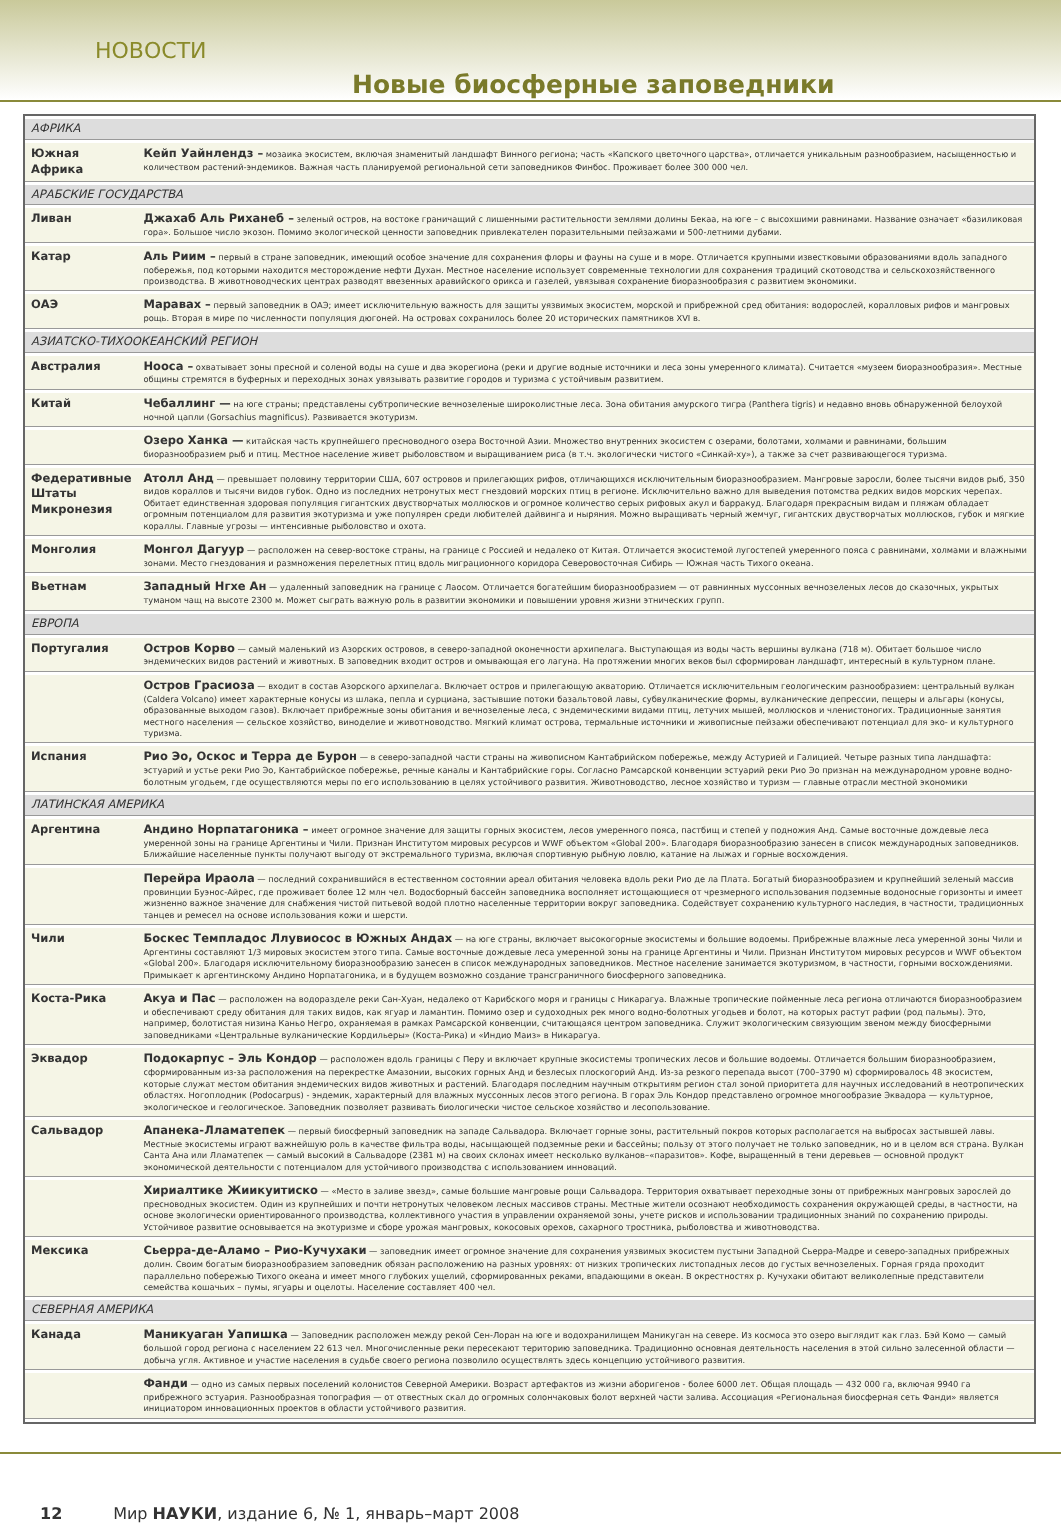НОВОСТИ
Новые биосферные заповедники
| АФРИКА | |
| --- | --- |
| Южная Африка | Кейп Уайнлендз – мозаика экосистем, включая знаменитый ландшафт Винного региона; часть «Капского цветочного царства», отличается уникальным разнообразием, насыщенностью и количеством растений-эндемиков. Важная часть планируемой региональной сети заповедников Финбос. Проживает более 300 000 чел. |
| АРАБСКИЕ ГОСУДАРСТВА | |
| Ливан | Джахаб Аль Риханеб – зеленый остров, на востоке граничащий с лишенными растительности землями долины Бекаа, на юге – с высохшими равнинами. Название означает «базиликовая гора». Большое число экозон. Помимо экологической ценности заповедник привлекателен поразительными пейзажами и 500-летними дубами. |
| Катар | Аль Риим – первый в стране заповедник, имеющий особое значение для сохранения флоры и фауны на суше и в море. Отличается крупными известковыми образованиями вдоль западного побережья, под которыми находится месторождение нефти Духан. Местное население использует современные технологии для сохранения традиций скотоводства и сельскохозяйственного производства. В животноводческих центрах разводят ввезенных аравийского орикса и газелей, увязывая сохранение биоразнообразия с развитием экономики. |
| ОАЭ | Маравах – первый заповедник в ОАЭ; имеет исключительную важность для защиты уязвимых экосистем, морской и прибрежной сред обитания: водорослей, коралловых рифов и мангровых рощь. Вторая в мире по численности популяция дюгоней. На островах сохранилось более 20 исторических памятников XVI в. |
| АЗИАТСКО-ТИХООКЕАНСКИЙ РЕГИОН | |
| Австралия | Нооса – охватывает зоны пресной и соленой воды на суше и два экорегиона (реки и другие водные источники и леса зоны умеренного климата). Считается «музеем биоразнообразия». Местные общины стремятся в буферных и переходных зонах увязывать развитие городов и туризма с устойчивым развитием. |
| Китай | Чебаллинг — на юге страны; представлены субтропические вечнозеленые широколистные леса. Зона обитания амурского тигра (Panthera tigris) и недавно вновь обнаруженной белоухой ночной цапли (Gorsachius magnificus). Развивается экотуризм. |
| | Озеро Ханка — китайская часть крупнейшего пресноводного озера Восточной Азии. Множество внутренних экосистем с озерами, болотами, холмами и равнинами, большим биоразнообразием рыб и птиц. Местное население живет рыболовством и выращиванием риса (в т.ч. экологически чистого «Синкай-ху»), а также за счет развивающегося туризма. |
| Федеративные Штаты Микронезия | Атолл Анд — превышает половину территории США, 607 островов и прилегающих рифов, отличающихся исключительным биоразнообразием. Мангровые заросли, более тысячи видов рыб, 350 видов кораллов и тысячи видов губок. Одно из последних нетронутых мест гнездовий морских птиц в регионе. Исключительно важно для выведения потомства редких видов морских черепах. Обитает единственная здоровая популяция гигантских двустворчатых моллюсков и огромное количество серых рифовых акул и барракуд. Благодаря прекрасным видам и пляжам обладает огромным потенциалом для развития экотуризма и уже популярен среди любителей дайвинга и ныряния. Можно выращивать черный жемчуг, гигантских двустворчатых моллюсков, губок и мягкие кораллы. Главные угрозы — интенсивные рыболовство и охота. |
| Монголия | Монгол Дагуур — расположен на север-востоке страны, на границе с Россией и недалеко от Китая. Отличается экосистемой лугостепей умеренного пояса с равнинами, холмами и влажными зонами. Место гнездования и размножения перелетных птиц вдоль миграционного коридора Северовосточная Сибирь — Южная часть Тихого океана. |
| Вьетнам | Западный Нгхе Ан — удаленный заповедник на границе с Лаосом. Отличается богатейшим биоразнообразием — от равнинных муссонных вечнозеленых лесов до сказочных, укрытых туманом чащ на высоте 2300 м. Может сыграть важную роль в развитии экономики и повышении уровня жизни этнических групп. |
| ЕВРОПА | |
| Португалия | Остров Корво — самый маленький из Азорских островов, в северо-западной оконечности архипелага. Выступающая из воды часть вершины вулкана (718 м). Обитает большое число эндемических видов растений и животных. В заповедник входит остров и омывающая его лагуна. На протяжении многих веков был сформирован ландшафт, интересный в культурном плане. |
| | Остров Грасиоза — входит в состав Азорского архипелага. Включает остров и прилегающую акваторию. Отличается исключительным геологическим разнообразием: центральный вулкан (Caldera Volcano) имеет характерные конусы из шлака, пепла и сурциана, застывшие потоки базальтовой лавы, субвулканические формы, вулканические депрессии, пещеры и альгары (конусы, образованные выходом газов). Включает прибрежные зоны обитания и вечнозеленые леса, с эндемическими видами птиц, летучих мышей, моллюсков и членистоногих. Традиционные занятия местного населения — сельское хозяйство, виноделие и животноводство. Мягкий климат острова, термальные источники и живописные пейзажи обеспечивают потенциал для эко- и культурного туризма. |
| Испания | Рио Эо, Оскос и Терра де Бурон — в северо-западной части страны на живописном Кантабрийском побережье, между Астурией и Галицией. Четыре разных типа ландшафта: эстуарий и устье реки Рио Эо, Кантабрийское побережье, речные каналы и Кантабрийские горы. Согласно Рамсарской конвенции эстуарий реки Рио Эо признан на международном уровне водно-болотным угодьем, где осуществляются меры по его использованию в целях устойчивого развития. Животноводство, лесное хозяйство и туризм — главные отрасли местной экономики |
| ЛАТИНСКАЯ АМЕРИКА | |
| Аргентина | Андино Норпатагоника – имеет огромное значение для защиты горных экосистем, лесов умеренного пояса, пастбищ и степей у подножия Анд. Самые восточные дождевые леса умеренной зоны на границе Аргентины и Чили. Признан Институтом мировых ресурсов и WWF объектом «Global 200». Благодаря биоразнообразию занесен в список международных заповедников. Ближайшие населенные пункты получают выгоду от экстремального туризма, включая спортивную рыбную ловлю, катание на лыжах и горные восхождения. |
| | Перейра Ираола — последний сохранившийся в естественном состоянии ареал обитания человека вдоль реки Рио де ла Плата. Богатый биоразнообразием и крупнейший зеленый массив провинции Буэнос-Айрес, где проживает более 12 млн чел. Водосборный бассейн заповедника восполняет истощающиеся от чрезмерного использования подземные водоносные горизонты и имеет жизненно важное значение для снабжения чистой питьевой водой плотно населенные территории вокруг заповедника. Содействует сохранению культурного наследия, в частности, традиционных танцев и ремесел на основе использования кожи и шерсти. |
| Чили | Боскес Темпладос Ллувиосос в Южных Андах — на юге страны, включает высокогорные экосистемы и большие водоемы. Прибрежные влажные леса умеренной зоны Чили и Аргентины составляют 1/3 мировых экосистем этого типа. Самые восточные дождевые леса умеренной зоны на границе Аргентины и Чили. Признан Институтом мировых ресурсов и WWF объектом «Global 200». Благодаря исключительному биоразнообразию занесен в список международных заповедников. Местное население занимается экотуризмом, в частности, горными восхождениями. Примыкает к аргентинскому Андино Норпатагоника, и в будущем возможно создание трансграничного биосферного заповедника. |
| Коста-Рика | Акуа и Пас — расположен на водоразделе реки Сан-Хуан, недалеко от Карибского моря и границы с Никарагуа. Влажные тропические пойменные леса региона отличаются биоразнообразием и обеспечивают среду обитания для таких видов, как ягуар и ламантин. Помимо озер и судоходных рек много водно-болотных угодьев и болот, на которых растут рафии (род пальмы). Это, например, болотистая низина Каньо Негро, охраняемая в рамках Рамсарской конвенции, считающаяся центром заповедника. Служит экологическим связующим звеном между биосферными заповедниками «Центральные вулканические Кордильеры» (Коста-Рика) и «Индио Маиз» в Никарагуа. |
| Эквадор | Подокарпус – Эль Кондор — расположен вдоль границы с Перу и включает крупные экосистемы тропических лесов и большие водоемы. Отличается большим биоразнообразием, сформированным из-за расположения на перекрестке Амазонии, высоких горных Анд и безлесых плоскогорий Анд. Из-за резкого перепада высот (700–3790 м) сформировалось 48 экосистем, которые служат местом обитания эндемических видов животных и растений. Благодаря последним научным открытиям регион стал зоной приоритета для научных исследований в неотропических областях. Ногоплодник (Podocarpus) - эндемик, характерный для влажных муссонных лесов этого региона. В горах Эль Кондор представлено огромное многообразие Эквадора — культурное, экологическое и геологическое. Заповедник позволяет развивать биологически чистое сельское хозяйство и лесопользование. |
| Сальвадор | Апанека-Лламатепек — первый биосферный заповедник на западе Сальвадора. Включает горные зоны, растительный покров которых располагается на выбросах застывшей лавы. Местные экосистемы играют важнейшую роль в качестве фильтра воды, насыщающей подземные реки и бассейны; пользу от этого получает не только заповедник, но и в целом вся страна. Вулкан Санта Ана или Лламатепек — самый высокий в Сальвадоре (2381 м) на своих склонах имеет несколько вулканов–«паразитов». Кофе, выращенный в тени деревьев — основной продукт экономической деятельности с потенциалом для устойчивого производства с использованием инноваций. |
| | Хириалтике Жиикуитиско — «Место в заливе звезд», самые большие мангровые рощи Сальвадора. Территория охватывает переходные зоны от прибрежных мангровых зарослей до пресноводных экосистем. Один из крупнейших и почти нетронутых человеком лесных массивов страны. Местные жители осознают необходимость сохранения окружающей среды, в частности, на основе экологически ориентированного производства, коллективного участия в управлении охраняемой зоны, учете рисков и использовании традиционных знаний по сохранению природы. Устойчивое развитие основывается на экотуризме и сборе урожая мангровых, кокосовых орехов, сахарного тростника, рыболовства и животноводства. |
| Мексика | Сьерра-де-Аламо – Рио-Кучухаки — заповедник имеет огромное значение для сохранения уязвимых экосистем пустыни Западной Сьерра-Мадре и северо-западных прибрежных долин. Своим богатым биоразнообразием заповедник обязан расположению на разных уровнях: от низких тропических листопадных лесов до густых вечнозеленых. Горная гряда проходит параллельно побережью Тихого океана и имеет много глубоких ущелий, сформированных реками, впадающими в океан. В окрестностях р. Кучухаки обитают великолепные представители семейства кошачьих – пумы, ягуары и оцелоты. Население составляет 400 чел. |
| СЕВЕРНАЯ АМЕРИКА | |
| Канада | Маникуаган Уапишка — Заповедник расположен между рекой Сен-Лоран на юге и водохранилищем Маникуган на севере. Из космоса это озеро выглядит как глаз. Бэй Комо — самый большой город региона с населением 22 613 чел. Многочисленные реки пересекают територию заповедника. Традиционно основная деятельность населения в этой сильно залесенной области — добыча угля. Активное и участие населения в судьбе своего региона позволило осуществлять здесь концепцию устойчивого развития. |
| | Фанди — одно из самых первых поселений колонистов Северной Америки. Возраст артефактов из жизни аборигенов - более 6000 лет. Общая площадь — 432 000 га, включая 9940 га прибрежного эстуария. Разнообразная топография — от отвестных скал до огромных солончаковых болот верхней части залива. Ассоциация «Региональная биосферная сеть Фанди» является инициатором инновационных проектов в области устойчивого развития. |
12 Мир НАУКИ, издание 6, № 1, январь–март 2008